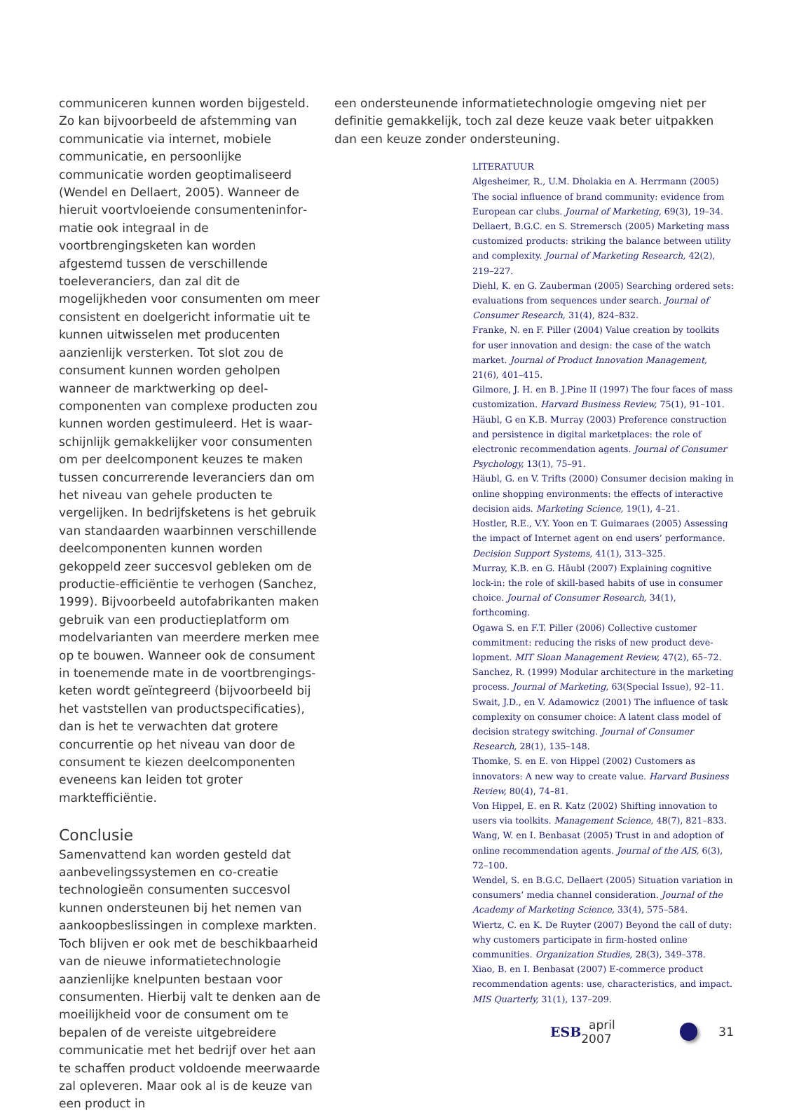communiceren kunnen worden bijgesteld. Zo kan bijvoorbeeld de afstemming van commu­nicatie via internet, mobiele communicatie, en persoonlijke communicatie worden geoptima­liseerd (Wendel en Dellaert, 2005). Wanneer de hieruit voortvloeiende consumenteninfor­matie ook integraal in de voortbrengingsketen kan worden afgestemd tussen de verschillende toeleveranciers, dan zal dit de mogelijkheden voor consumenten om meer consistent en doelgericht informatie uit te kunnen uitwisse­len met producenten aanzienlijk versterken. Tot slot zou de consument kunnen worden geholpen wanneer de marktwerking op deel­componenten van complexe producten zou kunnen worden gestimuleerd. Het is waar­schijnlijk gemakkelijker voor consumenten om per deelcomponent keuzes te maken tussen concurrerende leveranciers dan om het niveau van gehele producten te vergelijken. In be­drijfsketens is het gebruik van standaarden waarbinnen verschillende deelcomponenten kunnen worden gekoppeld zeer succesvol ge­bleken om de productie-efficiëntie te verhogen (Sanchez, 1999). Bijvoorbeeld autofabrikan­ten maken gebruik van een productieplatform om modelvarianten van meerdere merken mee op te bouwen. Wanneer ook de consument in toenemende mate in de voortbrengings­keten wordt geïntegreerd (bijvoorbeeld bij het vaststellen van productspecificaties), dan is het te verwachten dat grotere concurrentie op het niveau van door de consument te kiezen deelcomponenten eveneens kan leiden tot groter marktefficiëntie.
Conclusie
Samenvattend kan worden gesteld dat aanbe­velingssystemen en co-creatie technologieën consumenten succesvol kunnen ondersteunen bij het nemen van aankoopbeslissingen in complexe markten. Toch blijven er ook met de beschikbaarheid van de nieuwe informatie­technologie aanzienlijke knelpunten bestaan voor consumenten. Hierbij valt te denken aan de moeilijkheid voor de consument om te bepalen of de vereiste uitgebreidere communi­catie met het bedrijf over het aan te schaffen product voldoende meerwaarde zal opleveren. Maar ook al is de keuze van een product in
een ondersteunende informatietechnologie omgeving niet per definitie gemakkelijk, toch zal deze keuze vaak beter uitpakken dan een keuze zonder ondersteuning.
LITERATUUR
Algesheimer, R., U.M. Dholakia en A. Herrmann (2005) The social influence of brand community: evidence from European car clubs. Journal of Marketing, 69(3), 19–34.
Dellaert, B.G.C. en S. Stremersch (2005) Marketing mass customized products: striking the balance between utility and complexity. Journal of Marketing Research, 42(2), 219–227.
Diehl, K. en G. Zauberman (2005) Searching ordered sets: evaluations from sequences under search. Journal of Consumer Research, 31(4), 824–832.
Franke, N. en F. Piller (2004) Value creation by toolkits for user innovation and design: the case of the watch market. Journal of Product Innovation Management, 21(6), 401–415.
Gilmore, J. H. en B. J.Pine II (1997) The four faces of mass customization. Harvard Business Review, 75(1), 91–101.
Häubl, G en K.B. Murray (2003) Preference construction and persistence in digital marketplaces: the role of electronic recommendation agents. Journal of Consumer Psychology, 13(1), 75–91.
Häubl, G. en V. Trifts (2000) Consumer decision making in online shopping environments: the effects of interactive decision aids. Marketing Science, 19(1), 4–21.
Hostler, R.E., V.Y. Yoon en T. Guimaraes (2005) Assessing the impact of Internet agent on end users’ performance. Decision Support Systems, 41(1), 313–325.
Murray, K.B. en G. Häubl (2007) Explaining cognitive lock-in: the role of skill-based habits of use in consumer choice. Journal of Consumer Research, 34(1), forthcoming.
Ogawa S. en F.T. Piller (2006) Collective customer commitment: reducing the risks of new product deve­lopment. MIT Sloan Management Review, 47(2), 65–72.
Sanchez, R. (1999) Modular architecture in the marke­ting process. Journal of Marketing, 63(Special Issue), 92–11.
Swait, J.D., en V. Adamowicz (2001) The influence of task complexity on consumer choice: A latent class model of decision strategy switching. Journal of Consumer Research, 28(1), 135–148.
Thomke, S. en E. von Hippel (2002) Customers as innovators: A new way to create value. Harvard Business Review, 80(4), 74–81.
Von Hippel, E. en R. Katz (2002) Shifting innovation to users via toolkits. Management Science, 48(7), 821–833.
Wang, W. en I. Benbasat (2005) Trust in and adoption of online recommendation agents. Journal of the AIS, 6(3), 72–100.
Wendel, S. en B.G.C. Dellaert (2005) Situation variation in consumers’ media channel consideration. Journal of the Academy of Marketing Science, 33(4), 575–584.
Wiertz, C. en K. De Ruyter (2007) Beyond the call of duty: why customers participate in firm-hosted online communities. Organization Studies, 28(3), 349–378.
Xiao, B. en I. Benbasat (2007) E-commerce product recommendation agents: use, characteristics, and impact. MIS Quarterly, 31(1), 137–209.
ESB april 2007 31